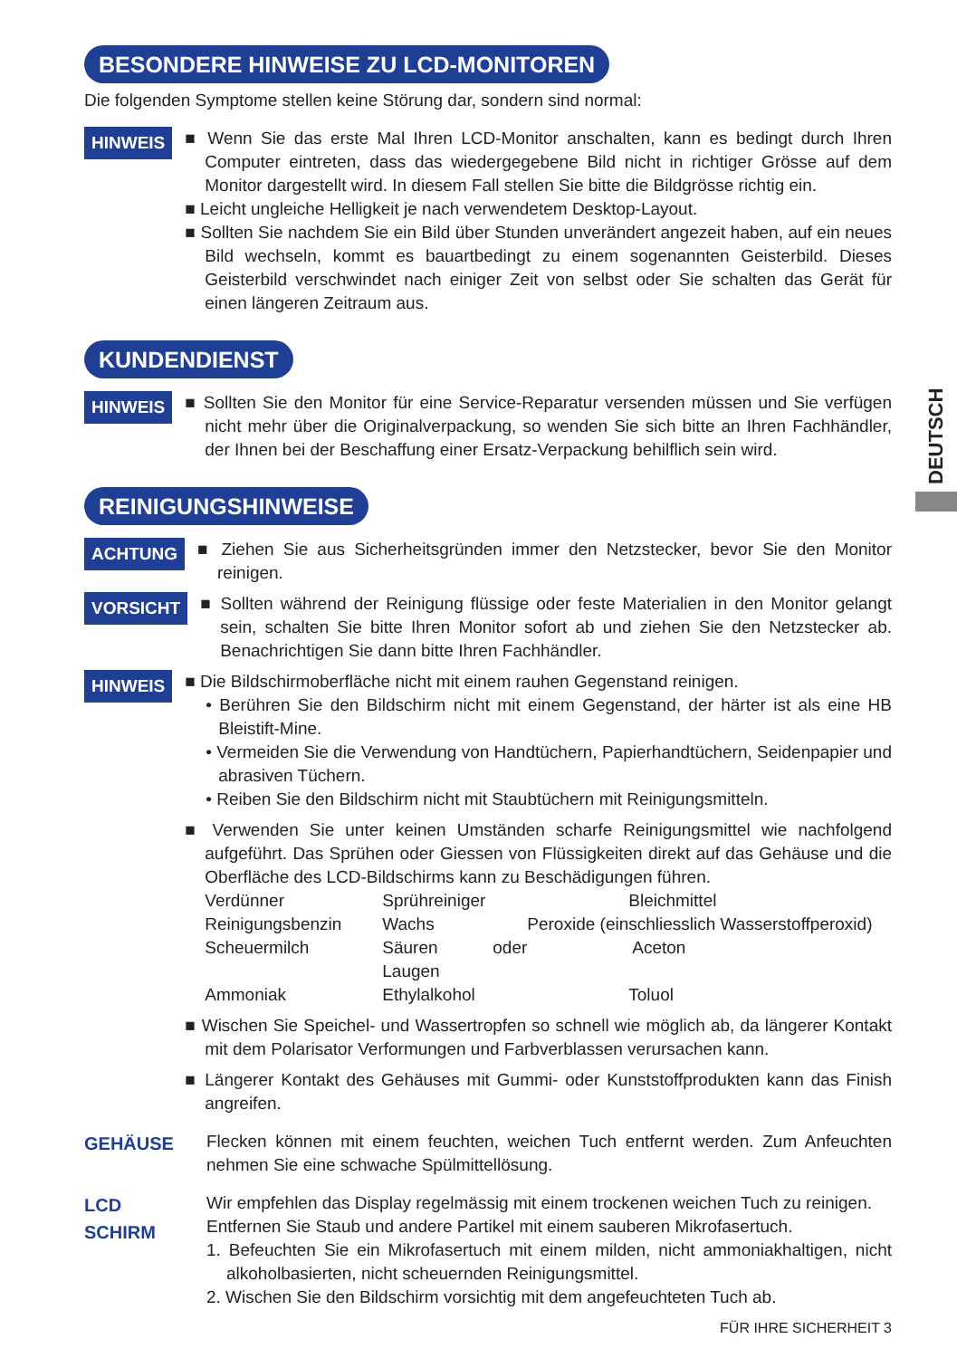BESONDERE HINWEISE ZU LCD-MONITOREN
Die folgenden Symptome stellen keine Störung dar, sondern sind normal:
HINWEIS
■ Wenn Sie das erste Mal Ihren LCD-Monitor anschalten, kann es bedingt durch Ihren Computer eintreten, dass das wiedergegebene Bild nicht in richtiger Grösse auf dem Monitor dargestellt wird. In diesem Fall stellen Sie bitte die Bildgrösse richtig ein.
■ Leicht ungleiche Helligkeit je nach verwendetem Desktop-Layout.
■ Sollten Sie nachdem Sie ein Bild über Stunden unverändert angezeit haben, auf ein neues Bild wechseln, kommt es bauartbedingt zu einem sogenannten Geisterbild. Dieses Geisterbild verschwindet nach einiger Zeit von selbst oder Sie schalten das Gerät für einen längeren Zeitraum aus.
KUNDENDIENST
HINWEIS
■ Sollten Sie den Monitor für eine Service-Reparatur versenden müssen und Sie verfügen nicht mehr über die Originalverpackung, so wenden Sie sich bitte an Ihren Fachhändler, der Ihnen bei der Beschaffung einer Ersatz-Verpackung behilflich sein wird.
REINIGUNGSHINWEISE
ACHTUNG
■ Ziehen Sie aus Sicherheitsgründen immer den Netzstecker, bevor Sie den Monitor reinigen.
VORSICHT
■ Sollten während der Reinigung flüssige oder feste Materialien in den Monitor gelangt sein, schalten Sie bitte Ihren Monitor sofort ab und ziehen Sie den Netzstecker ab. Benachrichtigen Sie dann bitte Ihren Fachhändler.
HINWEIS
■ Die Bildschirmoberfläche nicht mit einem rauhen Gegenstand reinigen.
• Berühren Sie den Bildschirm nicht mit einem Gegenstand, der härter ist als eine HB Bleistift-Mine.
• Vermeiden Sie die Verwendung von Handtüchern, Papierhandtüchern, Seidenpapier und abrasiven Tüchern.
• Reiben Sie den Bildschirm nicht mit Staubtüchern mit Reinigungsmitteln.
■ Verwenden Sie unter keinen Umständen scharfe Reinigungsmittel wie nachfolgend aufgeführt. Das Sprühen oder Giessen von Flüssigkeiten direkt auf das Gehäuse und die Oberfläche des LCD-Bildschirms kann zu Beschädigungen führen.
Verdünner Sprühreiniger Bleichmittel Reinigungsbenzin Wachs Peroxide (einschliesslich Wasserstoffperoxid) Scheuermilch Säuren oder Laugen Aceton Ammoniak Ethylalkohol Toluol
■ Wischen Sie Speichel- und Wassertropfen so schnell wie möglich ab, da längerer Kontakt mit dem Polarisator Verformungen und Farbverblassen verursachen kann.
■ Längerer Kontakt des Gehäuses mit Gummi- oder Kunststoffprodukten kann das Finish angreifen.
GEHÄUSE
Flecken können mit einem feuchten, weichen Tuch entfernt werden. Zum Anfeuchten nehmen Sie eine schwache Spülmittellösung.
LCD
SCHIRM
Wir empfehlen das Display regelmässig mit einem trockenen weichen Tuch zu reinigen.
Entfernen Sie Staub und andere Partikel mit einem sauberen Mikrofasertuch.
1. Befeuchten Sie ein Mikrofasertuch mit einem milden, nicht ammoniakhaltigen, nicht alkoholbasierten, nicht scheuernden Reinigungsmittel.
2. Wischen Sie den Bildschirm vorsichtig mit dem angefeuchteten Tuch ab.
FÜR IHRE SICHERHEIT 3
DEUTSCH